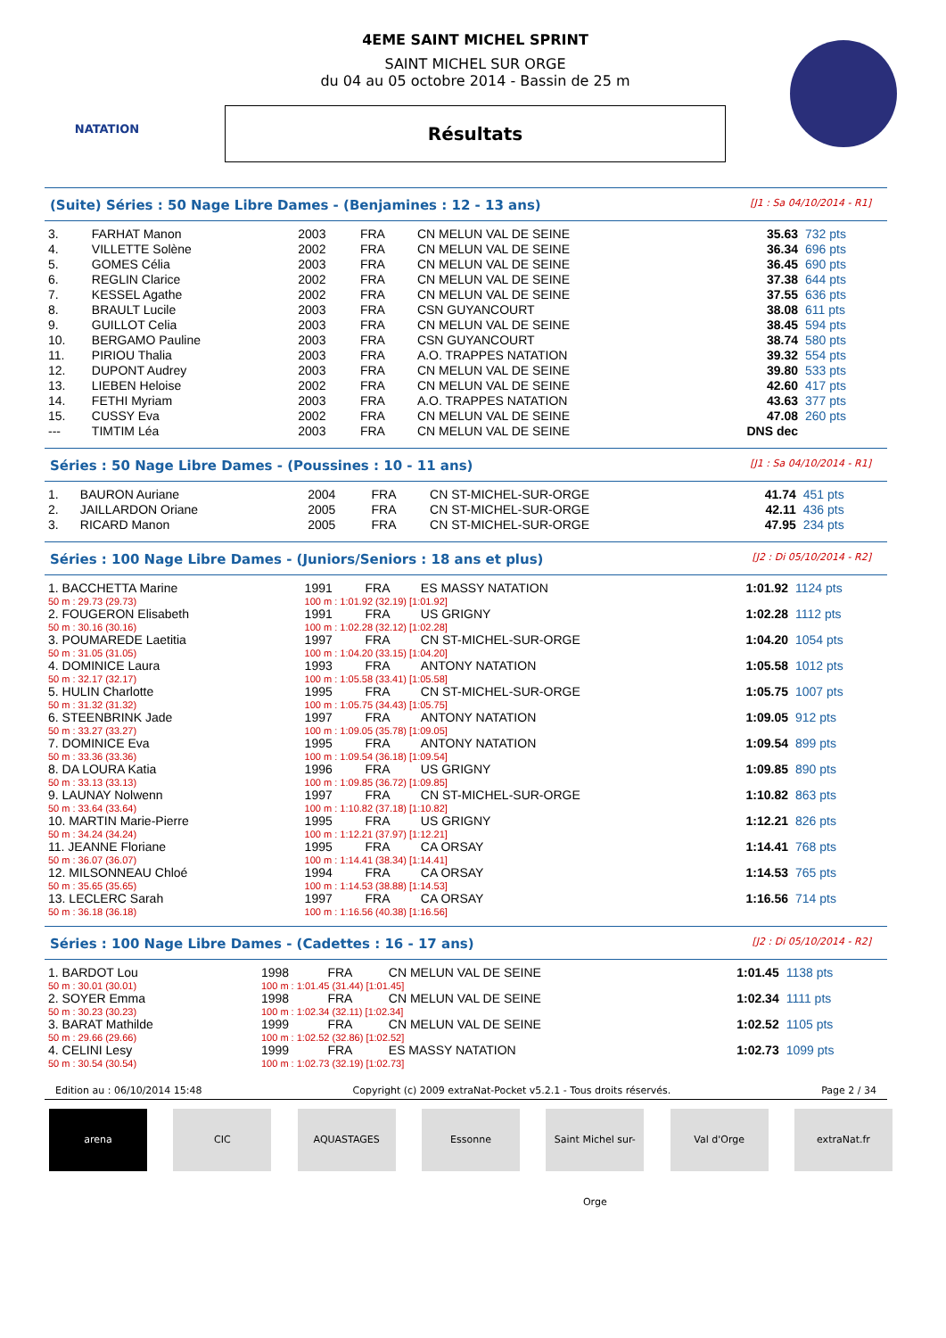NATATION
4EME SAINT MICHEL SPRINT
SAINT MICHEL SUR ORGE
du 04 au 05 octobre 2014 - Bassin de 25 m
Résultats
(Suite) Séries : 50 Nage Libre Dames - (Benjamines : 12 - 13 ans) [J1 : Sa 04/10/2014 - R1]
| 3. | FARHAT Manon | 2003 | FRA | CN MELUN VAL DE SEINE | 35.63 | 732 pts |
| 4. | VILLETTE Solène | 2002 | FRA | CN MELUN VAL DE SEINE | 36.34 | 696 pts |
| 5. | GOMES Célia | 2003 | FRA | CN MELUN VAL DE SEINE | 36.45 | 690 pts |
| 6. | REGLIN Clarice | 2002 | FRA | CN MELUN VAL DE SEINE | 37.38 | 644 pts |
| 7. | KESSEL Agathe | 2002 | FRA | CN MELUN VAL DE SEINE | 37.55 | 636 pts |
| 8. | BRAULT Lucile | 2003 | FRA | CSN GUYANCOURT | 38.08 | 611 pts |
| 9. | GUILLOT Celia | 2003 | FRA | CN MELUN VAL DE SEINE | 38.45 | 594 pts |
| 10. | BERGAMO Pauline | 2003 | FRA | CSN GUYANCOURT | 38.74 | 580 pts |
| 11. | PIRIOU Thalia | 2003 | FRA | A.O. TRAPPES NATATION | 39.32 | 554 pts |
| 12. | DUPONT Audrey | 2003 | FRA | CN MELUN VAL DE SEINE | 39.80 | 533 pts |
| 13. | LIEBEN Heloise | 2002 | FRA | CN MELUN VAL DE SEINE | 42.60 | 417 pts |
| 14. | FETHI Myriam | 2003 | FRA | A.O. TRAPPES NATATION | 43.63 | 377 pts |
| 15. | CUSSY Eva | 2002 | FRA | CN MELUN VAL DE SEINE | 47.08 | 260 pts |
| --- | TIMTIM Léa | 2003 | FRA | CN MELUN VAL DE SEINE | DNS dec | |
Séries : 50 Nage Libre Dames - (Poussines : 10 - 11 ans) [J1 : Sa 04/10/2014 - R1]
| 1. | BAURON Auriane | 2004 | FRA | CN ST-MICHEL-SUR-ORGE | 41.74 | 451 pts |
| 2. | JAILLARDON Oriane | 2005 | FRA | CN ST-MICHEL-SUR-ORGE | 42.11 | 436 pts |
| 3. | RICARD Manon | 2005 | FRA | CN ST-MICHEL-SUR-ORGE | 47.95 | 234 pts |
Séries : 100 Nage Libre Dames - (Juniors/Seniors : 18 ans et plus) [J2 : Di 05/10/2014 - R2]
| 1. BACCHETTA Marine | 1991 | FRA | ES MASSY NATATION | 1:01.92 | 1124 pts |
| 50 m : 29.73 (29.73) | 100 m : 1:01.92 (32.19) [1:01.92] | | | | |
| 2. FOUGERON Elisabeth | 1991 | FRA | US GRIGNY | 1:02.28 | 1112 pts |
| 50 m : 30.16 (30.16) | 100 m : 1:02.28 (32.12) [1:02.28] | | | | |
| 3. POUMAREDE Laetitia | 1997 | FRA | CN ST-MICHEL-SUR-ORGE | 1:04.20 | 1054 pts |
| 50 m : 31.05 (31.05) | 100 m : 1:04.20 (33.15) [1:04.20] | | | | |
| 4. DOMINICE Laura | 1993 | FRA | ANTONY NATATION | 1:05.58 | 1012 pts |
| 50 m : 32.17 (32.17) | 100 m : 1:05.58 (33.41) [1:05.58] | | | | |
| 5. HULIN Charlotte | 1995 | FRA | CN ST-MICHEL-SUR-ORGE | 1:05.75 | 1007 pts |
| 50 m : 31.32 (31.32) | 100 m : 1:05.75 (34.43) [1:05.75] | | | | |
| 6. STEENBRINK Jade | 1997 | FRA | ANTONY NATATION | 1:09.05 | 912 pts |
| 50 m : 33.27 (33.27) | 100 m : 1:09.05 (35.78) [1:09.05] | | | | |
| 7. DOMINICE Eva | 1995 | FRA | ANTONY NATATION | 1:09.54 | 899 pts |
| 50 m : 33.36 (33.36) | 100 m : 1:09.54 (36.18) [1:09.54] | | | | |
| 8. DA LOURA Katia | 1996 | FRA | US GRIGNY | 1:09.85 | 890 pts |
| 50 m : 33.13 (33.13) | 100 m : 1:09.85 (36.72) [1:09.85] | | | | |
| 9. LAUNAY Nolwenn | 1997 | FRA | CN ST-MICHEL-SUR-ORGE | 1:10.82 | 863 pts |
| 50 m : 33.64 (33.64) | 100 m : 1:10.82 (37.18) [1:10.82] | | | | |
| 10. MARTIN Marie-Pierre | 1995 | FRA | US GRIGNY | 1:12.21 | 826 pts |
| 50 m : 34.24 (34.24) | 100 m : 1:12.21 (37.97) [1:12.21] | | | | |
| 11. JEANNE Floriane | 1995 | FRA | CA ORSAY | 1:14.41 | 768 pts |
| 50 m : 36.07 (36.07) | 100 m : 1:14.41 (38.34) [1:14.41] | | | | |
| 12. MILSONNEAU Chloé | 1994 | FRA | CA ORSAY | 1:14.53 | 765 pts |
| 50 m : 35.65 (35.65) | 100 m : 1:14.53 (38.88) [1:14.53] | | | | |
| 13. LECLERC Sarah | 1997 | FRA | CA ORSAY | 1:16.56 | 714 pts |
| 50 m : 36.18 (36.18) | 100 m : 1:16.56 (40.38) [1:16.56] | | | | |
Séries : 100 Nage Libre Dames - (Cadettes : 16 - 17 ans) [J2 : Di 05/10/2014 - R2]
| 1. BARDOT Lou | 1998 | FRA | CN MELUN VAL DE SEINE | 1:01.45 | 1138 pts |
| 50 m : 30.01 (30.01) | 100 m : 1:01.45 (31.44) [1:01.45] | | | | |
| 2. SOYER Emma | 1998 | FRA | CN MELUN VAL DE SEINE | 1:02.34 | 1111 pts |
| 50 m : 30.23 (30.23) | 100 m : 1:02.34 (32.11) [1:02.34] | | | | |
| 3. BARAT Mathilde | 1999 | FRA | CN MELUN VAL DE SEINE | 1:02.52 | 1105 pts |
| 50 m : 29.66 (29.66) | 100 m : 1:02.52 (32.86) [1:02.52] | | | | |
| 4. CELINI Lesy | 1999 | FRA | ES MASSY NATATION | 1:02.73 | 1099 pts |
| 50 m : 30.54 (30.54) | 100 m : 1:02.73 (32.19) [1:02.73] | | | | |
Edition au : 06/10/2014 15:48 Copyright (c) 2009 extraNat-Pocket v5.2.1 - Tous droits réservés. Page 2 / 34
arena CIC AQUASTAGES Essonne Saint Michel sur-Orge
Val d'Orge extraNat.fr